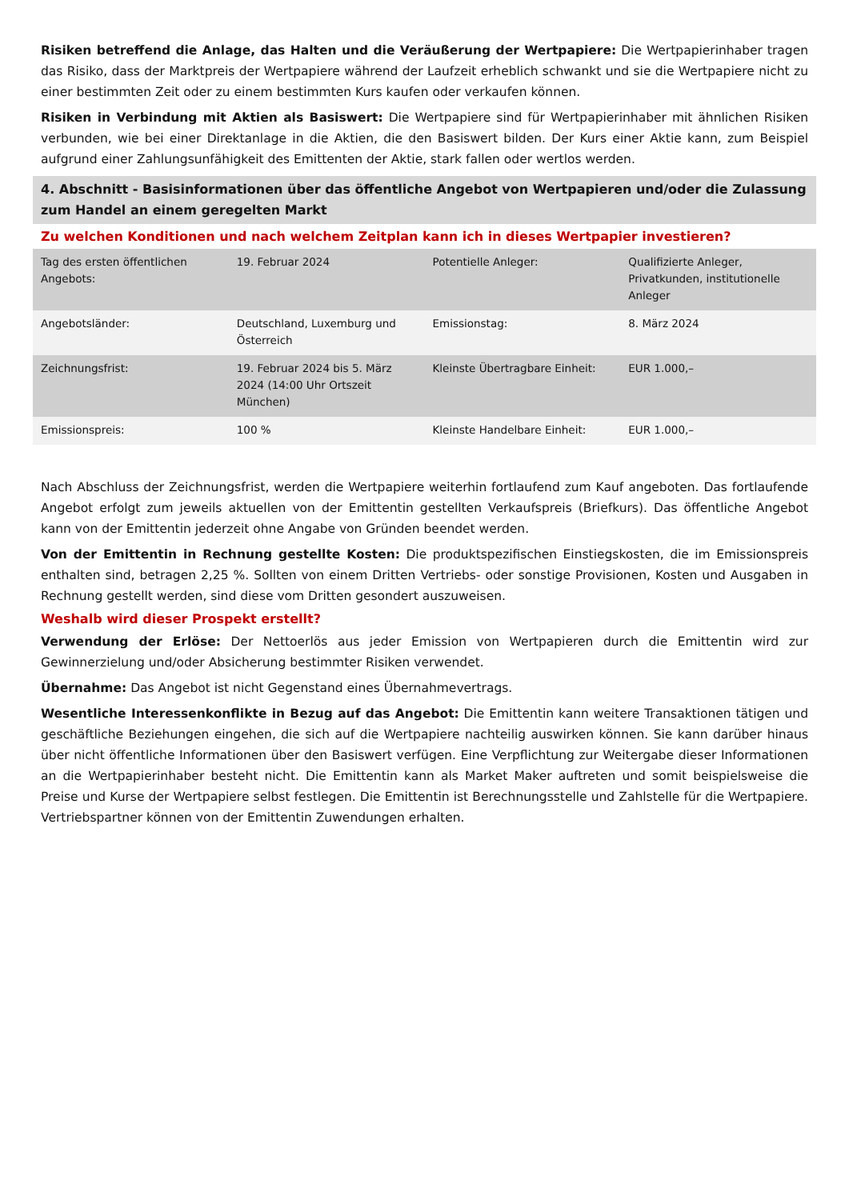Risiken betreffend die Anlage, das Halten und die Veräußerung der Wertpapiere: Die Wertpapierinhaber tragen das Risiko, dass der Marktpreis der Wertpapiere während der Laufzeit erheblich schwankt und sie die Wertpapiere nicht zu einer bestimmten Zeit oder zu einem bestimmten Kurs kaufen oder verkaufen können.
Risiken in Verbindung mit Aktien als Basiswert: Die Wertpapiere sind für Wertpapierinhaber mit ähnlichen Risiken verbunden, wie bei einer Direktanlage in die Aktien, die den Basiswert bilden. Der Kurs einer Aktie kann, zum Beispiel aufgrund einer Zahlungsunfähigkeit des Emittenten der Aktie, stark fallen oder wertlos werden.
4. Abschnitt - Basisinformationen über das öffentliche Angebot von Wertpapieren und/oder die Zulassung zum Handel an einem geregelten Markt
Zu welchen Konditionen und nach welchem Zeitplan kann ich in dieses Wertpapier investieren?
| Tag des ersten öffentlichen Angebots: | 19. Februar 2024 | Potentielle Anleger: | Qualifizierte Anleger, Privatkunden, institutionelle Anleger |
| Angebotsländer: | Deutschland, Luxemburg und Österreich | Emissionstag: | 8. März 2024 |
| Zeichnungsfrist: | 19. Februar 2024 bis 5. März 2024 (14:00 Uhr Ortszeit München) | Kleinste Übertragbare Einheit: | EUR 1.000,– |
| Emissionspreis: | 100 % | Kleinste Handelbare Einheit: | EUR 1.000,– |
Nach Abschluss der Zeichnungsfrist, werden die Wertpapiere weiterhin fortlaufend zum Kauf angeboten. Das fortlaufende Angebot erfolgt zum jeweils aktuellen von der Emittentin gestellten Verkaufspreis (Briefkurs). Das öffentliche Angebot kann von der Emittentin jederzeit ohne Angabe von Gründen beendet werden.
Von der Emittentin in Rechnung gestellte Kosten: Die produktspezifischen Einstiegskosten, die im Emissionspreis enthalten sind, betragen 2,25 %. Sollten von einem Dritten Vertriebs- oder sonstige Provisionen, Kosten und Ausgaben in Rechnung gestellt werden, sind diese vom Dritten gesondert auszuweisen.
Weshalb wird dieser Prospekt erstellt?
Verwendung der Erlöse: Der Nettoerlös aus jeder Emission von Wertpapieren durch die Emittentin wird zur Gewinnerzielung und/oder Absicherung bestimmter Risiken verwendet.
Übernahme: Das Angebot ist nicht Gegenstand eines Übernahmevertrags.
Wesentliche Interessenkonflikte in Bezug auf das Angebot: Die Emittentin kann weitere Transaktionen tätigen und geschäftliche Beziehungen eingehen, die sich auf die Wertpapiere nachteilig auswirken können. Sie kann darüber hinaus über nicht öffentliche Informationen über den Basiswert verfügen. Eine Verpflichtung zur Weitergabe dieser Informationen an die Wertpapierinhaber besteht nicht. Die Emittentin kann als Market Maker auftreten und somit beispielsweise die Preise und Kurse der Wertpapiere selbst festlegen. Die Emittentin ist Berechnungsstelle und Zahlstelle für die Wertpapiere. Vertriebspartner können von der Emittentin Zuwendungen erhalten.